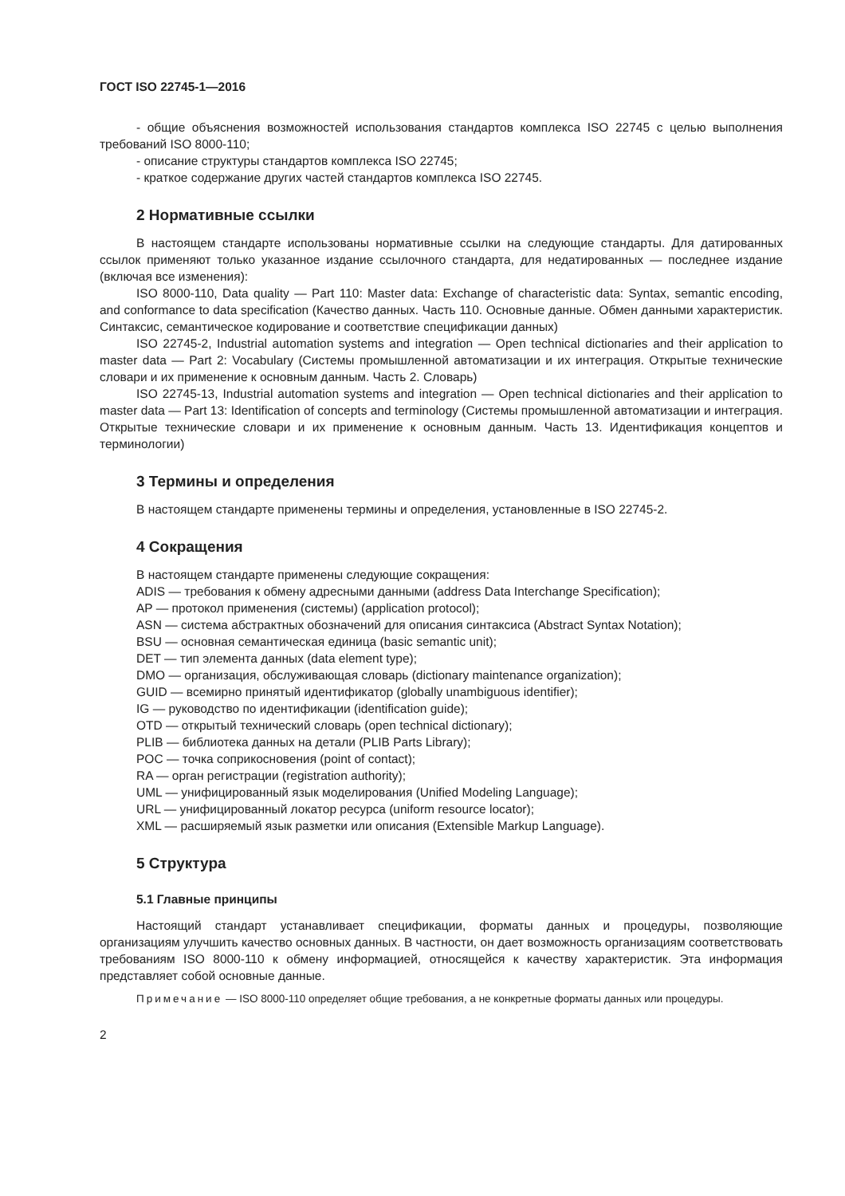ГОСТ ISO 22745-1—2016
- общие объяснения возможностей использования стандартов комплекса ISO 22745 с целью выполнения требований ISO 8000-110;
- описание структуры стандартов комплекса ISO 22745;
- краткое содержание других частей стандартов комплекса ISO 22745.
2 Нормативные ссылки
В настоящем стандарте использованы нормативные ссылки на следующие стандарты. Для датированных ссылок применяют только указанное издание ссылочного стандарта, для недатированных — последнее издание (включая все изменения):
ISO 8000-110, Data quality — Part 110: Master data: Exchange of characteristic data: Syntax, semantic encoding, and conformance to data specification (Качество данных. Часть 110. Основные данные. Обмен данными характеристик. Синтаксис, семантическое кодирование и соответствие спецификации данных)
ISO 22745-2, Industrial automation systems and integration — Open technical dictionaries and their application to master data — Part 2: Vocabulary (Системы промышленной автоматизации и их интеграция. Открытые технические словари и их применение к основным данным. Часть 2. Словарь)
ISO 22745-13, Industrial automation systems and integration — Open technical dictionaries and their application to master data — Part 13: Identification of concepts and terminology (Системы промышленной автоматизации и интеграция. Открытые технические словари и их применение к основным данным. Часть 13. Идентификация концептов и терминологии)
3 Термины и определения
В настоящем стандарте применены термины и определения, установленные в ISO 22745-2.
4 Сокращения
В настоящем стандарте применены следующие сокращения:
ADIS — требования к обмену адресными данными (address Data Interchange Specification);
AP — протокол применения (системы) (application protocol);
ASN — система абстрактных обозначений для описания синтаксиса (Abstract Syntax Notation);
BSU — основная семантическая единица (basic semantic unit);
DET — тип элемента данных (data element type);
DMO — организация, обслуживающая словарь (dictionary maintenance organization);
GUID — всемирно принятый идентификатор (globally unambiguous identifier);
IG — руководство по идентификации (identification guide);
OTD — открытый технический словарь (open technical dictionary);
PLIB — библиотека данных на детали (PLIB Parts Library);
POC — точка соприкосновения (point of contact);
RA — орган регистрации (registration authority);
UML — унифицированный язык моделирования (Unified Modeling Language);
URL — унифицированный локатор ресурса (uniform resource locator);
XML — расширяемый язык разметки или описания (Extensible Markup Language).
5 Структура
5.1 Главные принципы
Настоящий стандарт устанавливает спецификации, форматы данных и процедуры, позволяющие организациям улучшить качество основных данных. В частности, он дает возможность организациям соответствовать требованиям ISO 8000-110 к обмену информацией, относящейся к качеству характеристик. Эта информация представляет собой основные данные.
Примечание — ISO 8000-110 определяет общие требования, а не конкретные форматы данных или процедуры.
2